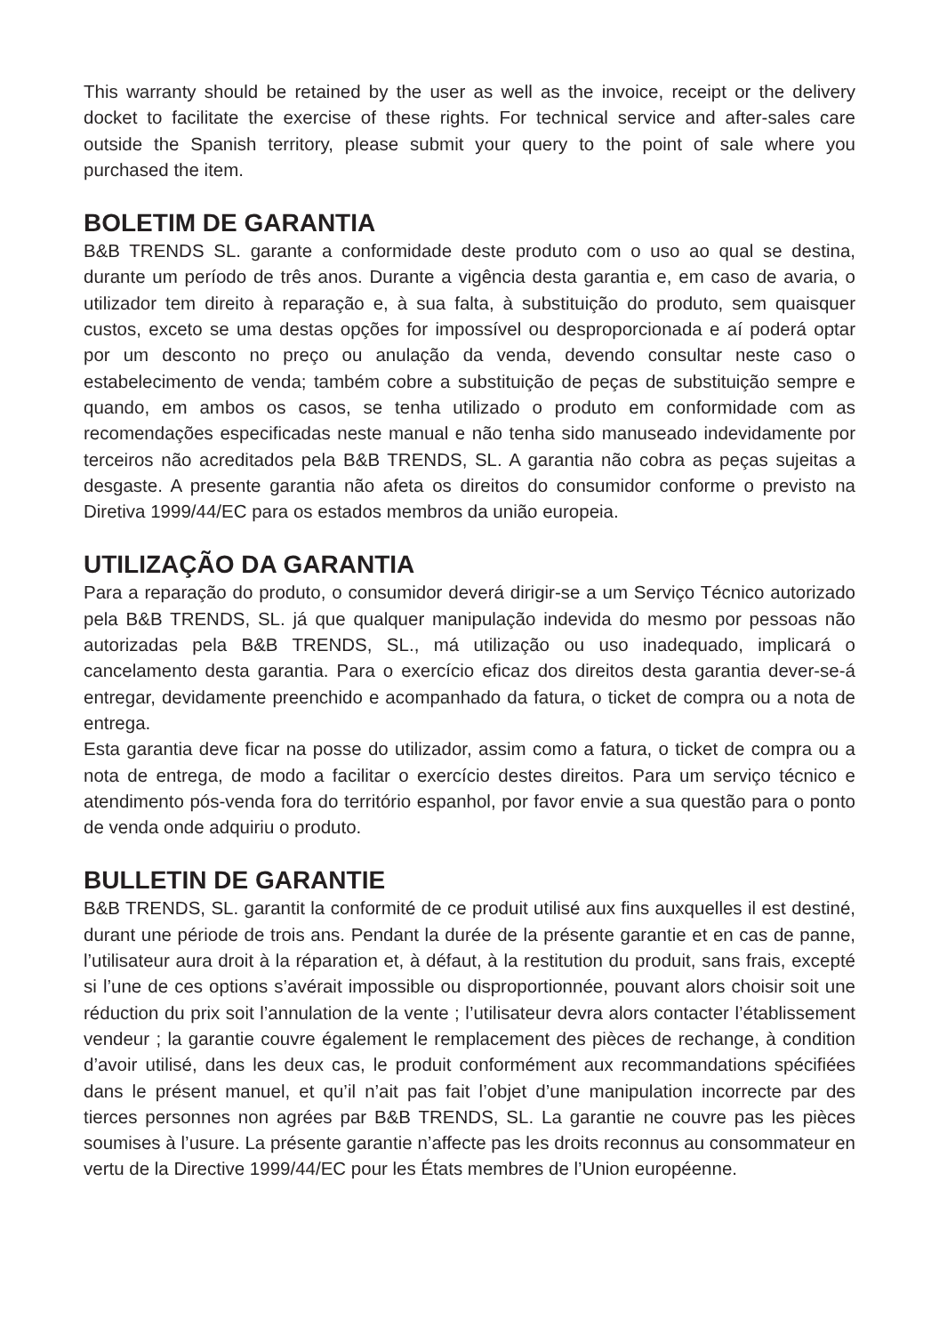This warranty should be retained by the user as well as the invoice, receipt or the delivery docket to facilitate the exercise of these rights. For technical service and after-sales care outside the Spanish territory, please submit your query to the point of sale where you purchased the item.
BOLETIM DE GARANTIA
B&B TRENDS SL. garante a conformidade deste produto com o uso ao qual se destina, durante um período de três anos. Durante a vigência desta garantia e, em caso de avaria, o utilizador tem direito à reparação e, à sua falta, à substituição do produto, sem quaisquer custos, exceto se uma destas opções for impossível ou desproporcionada e aí poderá optar por um desconto no preço ou anulação da venda, devendo consultar neste caso o estabelecimento de venda; também cobre a substituição de peças de substituição sempre e quando, em ambos os casos, se tenha utilizado o produto em conformidade com as recomendações especificadas neste manual e não tenha sido manuseado indevidamente por terceiros não acreditados pela B&B TRENDS, SL. A garantia não cobra as peças sujeitas a desgaste. A presente garantia não afeta os direitos do consumidor conforme o previsto na Diretiva 1999/44/EC para os estados membros da união europeia.
UTILIZAÇÃO DA GARANTIA
Para a reparação do produto, o consumidor deverá dirigir-se a um Serviço Técnico autorizado pela B&B TRENDS, SL. já que qualquer manipulação indevida do mesmo por pessoas não autorizadas pela B&B TRENDS, SL., má utilização ou uso inadequado, implicará o cancelamento desta garantia. Para o exercício eficaz dos direitos desta garantia dever-se-á entregar, devidamente preenchido e acompanhado da fatura, o ticket de compra ou a nota de entrega.
Esta garantia deve ficar na posse do utilizador, assim como a fatura, o ticket de compra ou a nota de entrega, de modo a facilitar o exercício destes direitos. Para um serviço técnico e atendimento pós-venda fora do território espanhol, por favor envie a sua questão para o ponto de venda onde adquiriu o produto.
BULLETIN DE GARANTIE
B&B TRENDS, SL. garantit la conformité de ce produit utilisé aux fins auxquelles il est destiné, durant une période de trois ans. Pendant la durée de la présente garantie et en cas de panne, l’utilisateur aura droit à la réparation et, à défaut, à la restitution du produit, sans frais, excepté si l’une de ces options s’avérait impossible ou disproportionnée, pouvant alors choisir soit une réduction du prix soit l’annulation de la vente ; l’utilisateur devra alors contacter l’établissement vendeur ; la garantie couvre également le remplacement des pièces de rechange, à condition d’avoir utilisé, dans les deux cas, le produit conformément aux recommandations spécifiées dans le présent manuel, et qu’il n’ait pas fait l’objet d’une manipulation incorrecte par des tierces personnes non agrées par B&B TRENDS, SL. La garantie ne couvre pas les pièces soumises à l’usure. La présente garantie n’affecte pas les droits reconnus au consommateur en vertu de la Directive 1999/44/EC pour les États membres de l’Union européenne.